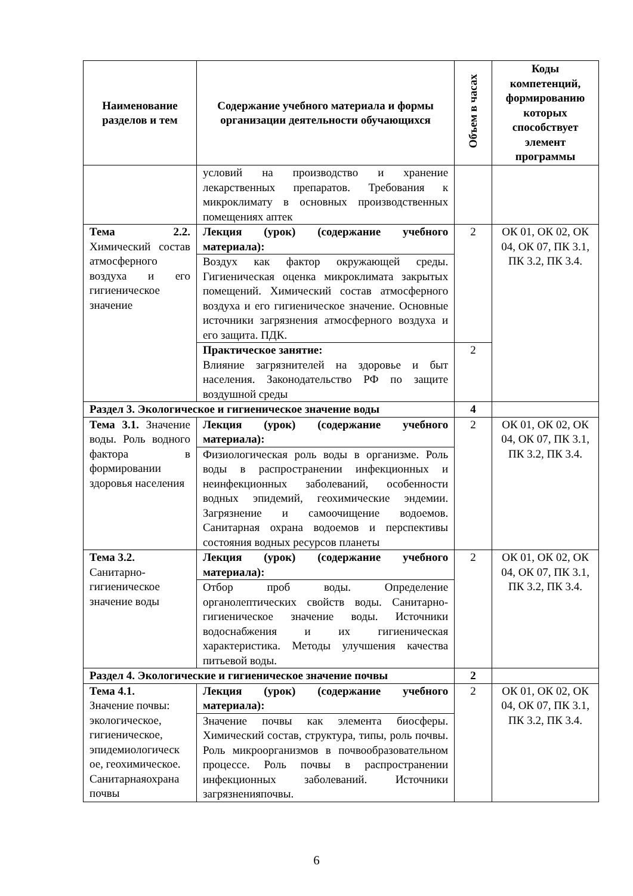| Наименование разделов и тем | Содержание учебного материала и формы организации деятельности обучающихся | Объем в часах | Коды компетенций, формированию которых способствует элемент программы |
| --- | --- | --- | --- |
| | условий на производство и хранение лекарственных препаратов. Требования к микроклимату в основных производственных помещениях аптек | | |
| Тема 2.2. Химический состав атмосферного воздуха и его гигиеническое значение | Лекция (урок) (содержание учебного материала): | 2 | ОК 01, ОК 02, ОК 04, ОК 07, ПК 3.1, ПК 3.2, ПК 3.4. |
| | Воздух как фактор окружающей среды. Гигиеническая оценка микроклимата закрытых помещений. Химический состав атмосферного воздуха и его гигиеническое значение. Основные источники загрязнения атмосферного воздуха и его защита. ПДК. | | |
| | Практическое занятие: Влияние загрязнителей на здоровье и быт населения. Законодательство РФ по защите воздушной среды | 2 | |
| Раздел 3. Экологическое и гигиеническое значение воды | | 4 | |
| Тема 3.1. Значение воды. Роль водного фактора в формировании здоровья населения | Лекция (урок) (содержание учебного материала): | 2 | ОК 01, ОК 02, ОК 04, ОК 07, ПК 3.1, ПК 3.2, ПК 3.4. |
| | Физиологическая роль воды в организме. Роль воды в распространении инфекционных и неинфекционных заболеваний, особенности водных эпидемий, геохимические эндемии. Загрязнение и самоочищение водоемов. Санитарная охрана водоемов и перспективы состояния водных ресурсов планеты | | |
| Тема 3.2. Санитарно-гигиеническое значение воды | Лекция (урок) (содержание учебного материала): | 2 | ОК 01, ОК 02, ОК 04, ОК 07, ПК 3.1, ПК 3.2, ПК 3.4. |
| | Отбор проб воды. Определение органолептических свойств воды. Санитарно-гигиеническое значение воды. Источники водоснабжения и их гигиеническая характеристика. Методы улучшения качества питьевой воды. | | |
| Раздел 4. Экологические и гигиеническое значение почвы | | 2 | |
| Тема 4.1. Значение почвы: экологическое, гигиеническое, эпидемиологическ ое, геохимическое. Санитарнаяохрана почвы | Лекция (урок) (содержание учебного материала): | 2 | ОК 01, ОК 02, ОК 04, ОК 07, ПК 3.1, ПК 3.2, ПК 3.4. |
| | Значение почвы как элемента биосферы. Химический состав, структура, типы, роль почвы. Роль микроорганизмов в почвообразовательном процессе. Роль почвы в распространении инфекционных заболеваний. Источники загрязненияпочвы. | | |
6